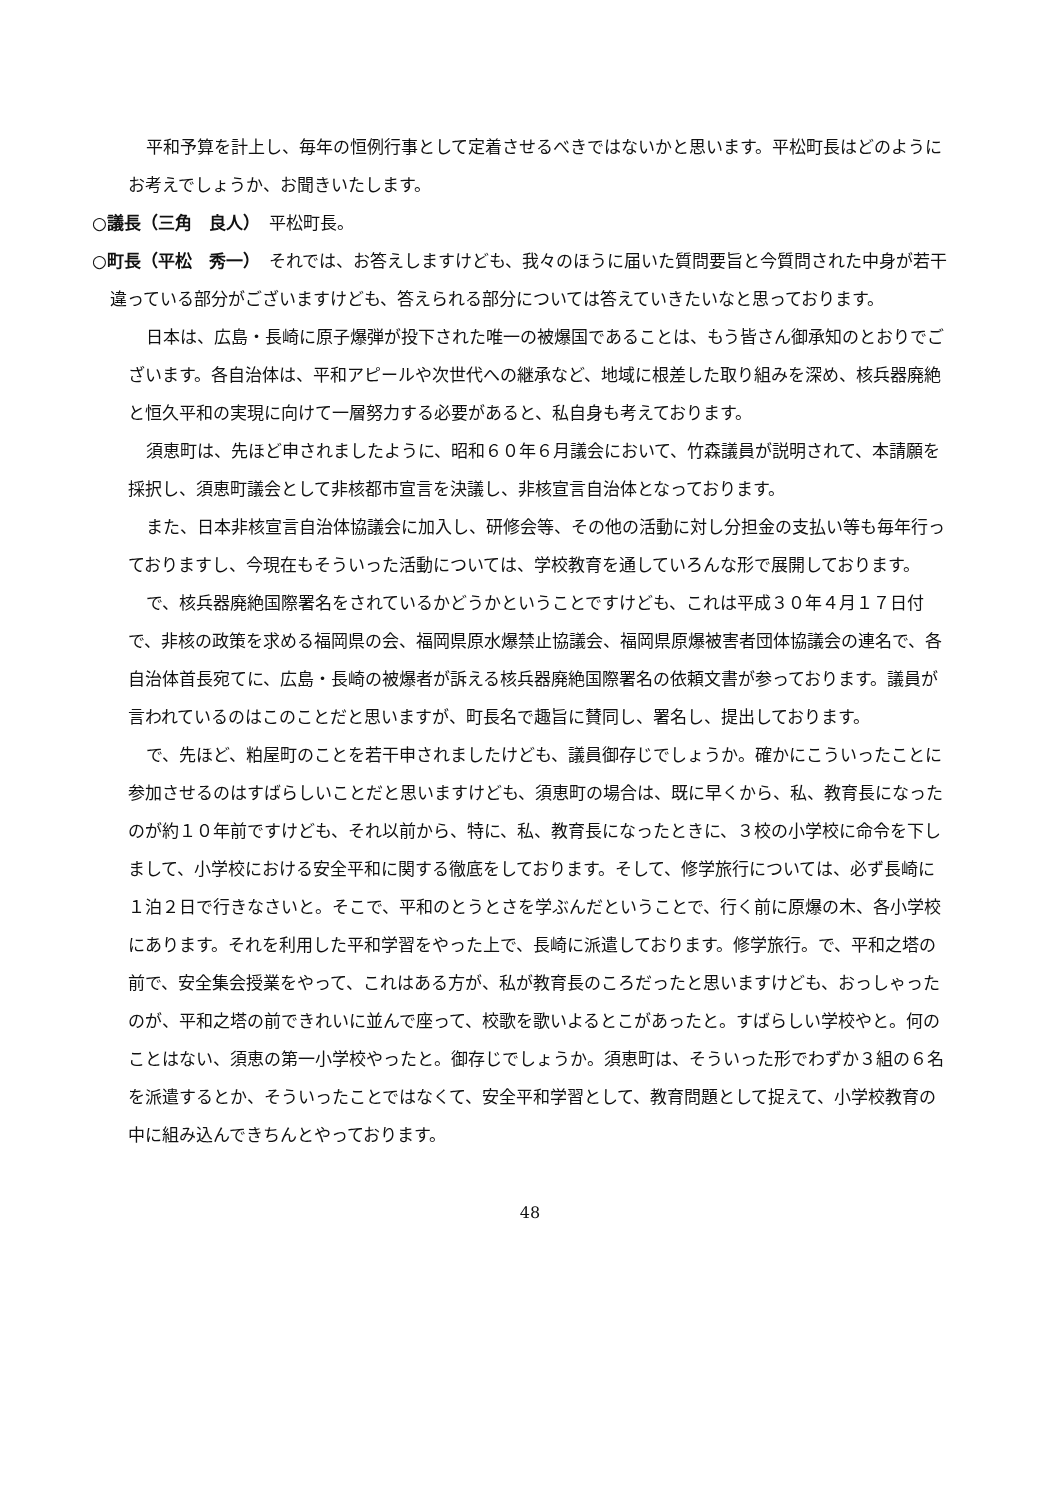平和予算を計上し、毎年の恒例行事として定着させるべきではないかと思います。平松町長はどのようにお考えでしょうか、お聞きいたします。
○議長（三角　良人）　平松町長。
○町長（平松　秀一）　それでは、お答えしますけども、我々のほうに届いた質問要旨と今質問された中身が若干違っている部分がございますけども、答えられる部分については答えていきたいなと思っております。
日本は、広島・長崎に原子爆弾が投下された唯一の被爆国であることは、もう皆さん御承知のとおりでございます。各自治体は、平和アピールや次世代への継承など、地域に根差した取り組みを深め、核兵器廃絶と恒久平和の実現に向けて一層努力する必要があると、私自身も考えております。
須恵町は、先ほど申されましたように、昭和６０年６月議会において、竹森議員が説明されて、本請願を採択し、須恵町議会として非核都市宣言を決議し、非核宣言自治体となっております。
また、日本非核宣言自治体協議会に加入し、研修会等、その他の活動に対し分担金の支払い等も毎年行っておりますし、今現在もそういった活動については、学校教育を通していろんな形で展開しております。
で、核兵器廃絶国際署名をされているかどうかということですけども、これは平成３０年４月１７日付で、非核の政策を求める福岡県の会、福岡県原水爆禁止協議会、福岡県原爆被害者団体協議会の連名で、各自治体首長宛てに、広島・長崎の被爆者が訴える核兵器廃絶国際署名の依頼文書が参っております。議員が言われているのはこのことだと思いますが、町長名で趣旨に賛同し、署名し、提出しております。
で、先ほど、粕屋町のことを若干申されましたけども、議員御存じでしょうか。確かにこういったことに参加させるのはすばらしいことだと思いますけども、須恵町の場合は、既に早くから、私、教育長になったのが約１０年前ですけども、それ以前から、特に、私、教育長になったときに、３校の小学校に命令を下しまして、小学校における安全平和に関する徹底をしております。そして、修学旅行については、必ず長崎に１泊２日で行きなさいと。そこで、平和のとうとさを学ぶんだということで、行く前に原爆の木、各小学校にあります。それを利用した平和学習をやった上で、長崎に派遣しております。修学旅行。で、平和之塔の前で、安全集会授業をやって、これはある方が、私が教育長のころだったと思いますけども、おっしゃったのが、平和之塔の前できれいに並んで座って、校歌を歌いよるとこがあったと。すばらしい学校やと。何のことはない、須恵の第一小学校やったと。御存じでしょうか。須恵町は、そういった形でわずか３組の６名を派遣するとか、そういったことではなくて、安全平和学習として、教育問題として捉えて、小学校教育の中に組み込んできちんとやっております。
48